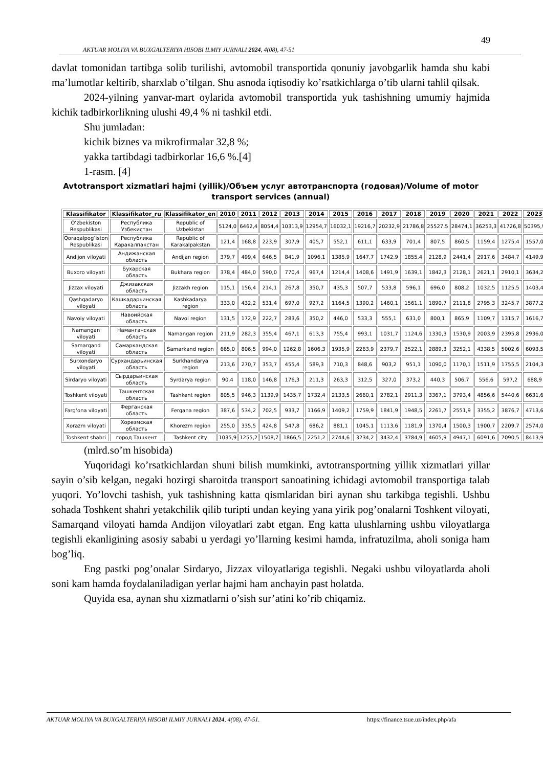49
AKTUAR MOLIYA VA BUXGALTERIYA HISOBI ILMIY JURNALI 2024, 4(08), 47-51
davlat tomonidan tartibga solib turilishi, avtomobil transportida qonuniy javobgarlik hamda shu kabi ma’lumotlar keltirib, sharxlab o’tilgan. Shu asnoda iqtisodiy ko’rsatkichlarga o’tib ularni tahlil qilsak.
2024-yilning yanvar-mart oylarida avtomobil transportida yuk tashishning umumiy hajmida kichik tadbirkorlikning ulushi 49,4 % ni tashkil etdi.
Shu jumladan:
kichik biznes va mikrofirmalar 32,8 %;
yakka tartibdagi tadbirkorlar 16,6 %.[4]
1-rasm. [4]
Avtotransport xizmatlari hajmi (yillik)/Объем услуг автотранспорта (годовая)/Volume of motor
transport services (annual)
| Klassifikator | Klassifikator_ru | Klassifikator_en | 2010 | 2011 | 2012 | 2013 | 2014 | 2015 | 2016 | 2017 | 2018 | 2019 | 2020 | 2021 | 2022 | 2023 |
| --- | --- | --- | --- | --- | --- | --- | --- | --- | --- | --- | --- | --- | --- | --- | --- | --- |
| O‘zbekiston Respublikasi | Республика Узбекистан | Republic of Uzbekistan | 5124,0 | 6462,4 | 8054,4 | 10313,9 | 12954,7 | 16032,1 | 19216,7 | 20232,9 | 21786,8 | 25527,5 | 28474,1 | 36253,3 | 41726,8 | 50395,9 |
| Qoraqalpog‘iston Respublikasi | Республика Каракалпакстан | Republic of Karakalpakstan | 121,4 | 168,8 | 223,9 | 307,9 | 405,7 | 552,1 | 611,1 | 633,9 | 701,4 | 807,5 | 860,5 | 1159,4 | 1275,4 | 1557,0 |
| Andijon viloyati | Андижанская область | Andijan region | 379,7 | 499,4 | 646,5 | 841,9 | 1096,1 | 1385,9 | 1647,7 | 1742,9 | 1855,4 | 2128,9 | 2441,4 | 2917,6 | 3484,7 | 4149,9 |
| Buxoro viloyati | Бухарская область | Bukhara region | 378,4 | 484,0 | 590,0 | 770,4 | 967,4 | 1214,4 | 1408,6 | 1491,9 | 1639,1 | 1842,3 | 2128,1 | 2621,1 | 2910,1 | 3634,2 |
| Jizzax viloyati | Джизакская область | Jizzakh region | 115,1 | 156,4 | 214,1 | 267,8 | 350,7 | 435,3 | 507,7 | 533,8 | 596,1 | 696,0 | 808,2 | 1032,5 | 1125,5 | 1403,4 |
| Qashqadaryo viloyati | Кашкадарьинская область | Kashkadarya region | 333,0 | 432,2 | 531,4 | 697,0 | 927,2 | 1164,5 | 1390,2 | 1460,1 | 1561,1 | 1890,7 | 2111,8 | 2795,3 | 3245,7 | 3877,2 |
| Navoiy viloyati | Навоийская область | Navoi region | 131,5 | 172,9 | 222,7 | 283,6 | 350,2 | 446,0 | 533,3 | 555,1 | 631,0 | 800,1 | 865,9 | 1109,7 | 1315,7 | 1616,7 |
| Namangan viloyati | Наманганская область | Namangan region | 211,9 | 282,3 | 355,4 | 467,1 | 613,3 | 755,4 | 993,1 | 1031,7 | 1124,6 | 1330,3 | 1530,9 | 2003,9 | 2395,8 | 2936,0 |
| Samarqand viloyati | Самаркандская область | Samarkand region | 665,0 | 806,5 | 994,0 | 1262,8 | 1606,3 | 1935,9 | 2263,9 | 2379,7 | 2522,1 | 2889,3 | 3252,1 | 4338,5 | 5002,6 | 6093,5 |
| Surxondaryo viloyati | Сурхандарьинская область | Surkhandarya region | 213,6 | 270,7 | 353,7 | 455,4 | 589,3 | 710,3 | 848,6 | 903,2 | 951,1 | 1090,0 | 1170,1 | 1511,9 | 1755,5 | 2104,3 |
| Sirdaryo viloyati | Сырдарьинская область | Syrdarya region | 90,4 | 118,0 | 146,8 | 176,3 | 211,3 | 263,3 | 312,5 | 327,0 | 373,2 | 440,3 | 506,7 | 556,6 | 597,2 | 688,9 |
| Toshkent viloyati | Ташкентская область | Tashkent region | 805,5 | 946,3 | 1139,9 | 1435,7 | 1732,4 | 2133,5 | 2660,1 | 2782,1 | 2911,3 | 3367,1 | 3793,4 | 4856,6 | 5440,6 | 6631,6 |
| Farg‘ona viloyati | Ферганская область | Fergana region | 387,6 | 534,2 | 702,5 | 933,7 | 1166,9 | 1409,2 | 1759,9 | 1841,9 | 1948,5 | 2261,7 | 2551,9 | 3355,2 | 3876,7 | 4713,6 |
| Xorazm viloyati | Хорезмская область | Khorezm region | 255,0 | 335,5 | 424,8 | 547,8 | 686,2 | 881,1 | 1045,1 | 1113,6 | 1181,9 | 1370,4 | 1500,3 | 1900,7 | 2209,7 | 2574,0 |
| Toshkent shahri | город Ташкент | Tashkent city | 1035,9 | 1255,2 | 1508,7 | 1866,5 | 2251,2 | 2744,6 | 3234,2 | 3432,4 | 3784,9 | 4605,9 | 4947,1 | 6091,6 | 7090,5 | 8413,9 |
(mlrd.so’m hisobida)
Yuqoridagi ko’rsatkichlardan shuni bilish mumkinki, avtotransportning yillik xizmatlari yillar sayin o’sib kelgan, negaki hozirgi sharoitda transport sanoatining ichidagi avtomobil transportiga talab yuqori. Yo’lovchi tashish, yuk tashishning katta qismlaridan biri aynan shu tarkibga tegishli. Ushbu sohada Toshkent shahri yetakchilik qilib turipti undan keying yana yirik pog’onalarni Toshkent viloyati, Samarqand viloyati hamda Andijon viloyatlari zabt etgan. Eng katta ulushlarning ushbu viloyatlarga tegishli ekanligining asosiy sababi u yerdagi yo’llarning kesimi hamda, infratuzilma, aholi soniga ham bog’liq.
Eng pastki pog’onalar Sirdaryo, Jizzax viloyatlariga tegishli. Negaki ushbu viloyatlarda aholi soni kam hamda foydalaniladigan yerlar hajmi ham anchayin past holatda.
Quyida esa, aynan shu xizmatlarni o’sish sur’atini ko’rib chiqamiz.
AKTUAR MOLIYA VA BUXGALTERIYA HISOBI ILMIY JURNALI 2024, 4(08), 47-51.
https://finance.tsue.uz/index.php/afa